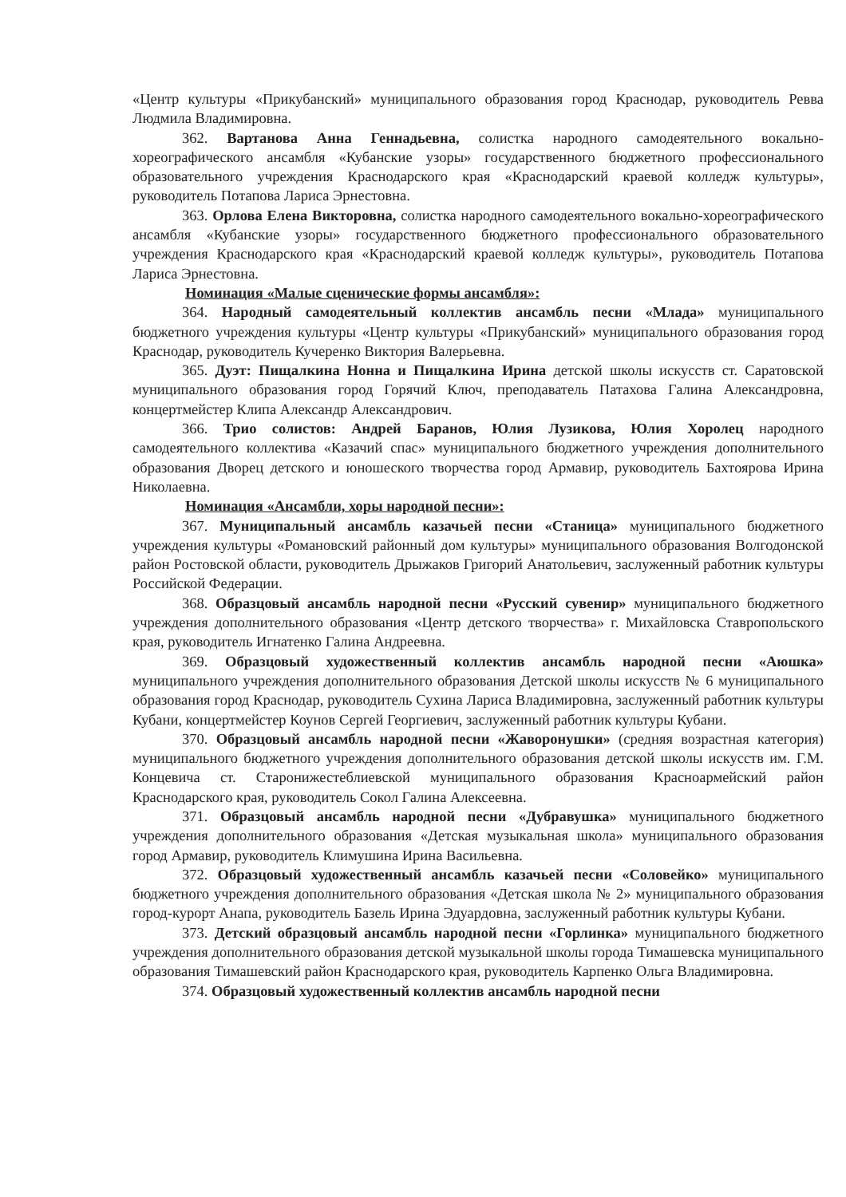«Центр культуры «Прикубанский» муниципального образования город Краснодар, руководитель Ревва Людмила Владимировна.
362. Вартанова Анна Геннадьевна, солистка народного самодеятельного вокально-хореографического ансамбля «Кубанские узоры» государственного бюджетного профессионального образовательного учреждения Краснодарского края «Краснодарский краевой колледж культуры», руководитель Потапова Лариса Эрнестовна.
363. Орлова Елена Викторовна, солистка народного самодеятельного вокально-хореографического ансамбля «Кубанские узоры» государственного бюджетного профессионального образовательного учреждения Краснодарского края «Краснодарский краевой колледж культуры», руководитель Потапова Лариса Эрнестовна.
Номинация «Малые сценические формы ансамбля»:
364. Народный самодеятельный коллектив ансамбль песни «Млада» муниципального бюджетного учреждения культуры «Центр культуры «Прикубанский» муниципального образования город Краснодар, руководитель Кучеренко Виктория Валерьевна.
365. Дуэт: Пищалкина Нонна и Пищалкина Ирина детской школы искусств ст. Саратовской муниципального образования город Горячий Ключ, преподаватель Патахова Галина Александровна, концертмейстер Клипа Александр Александрович.
366. Трио солистов: Андрей Баранов, Юлия Лузикова, Юлия Хоролец народного самодеятельного коллектива «Казачий спас» муниципального бюджетного учреждения дополнительного образования Дворец детского и юношеского творчества город Армавир, руководитель Бахтоярова Ирина Николаевна.
Номинация «Ансамбли, хоры народной песни»:
367. Муниципальный ансамбль казачьей песни «Станица» муниципального бюджетного учреждения культуры «Романовский районный дом культуры» муниципального образования Волгодонской район Ростовской области, руководитель Дрыжаков Григорий Анатольевич, заслуженный работник культуры Российской Федерации.
368. Образцовый ансамбль народной песни «Русский сувенир» муниципального бюджетного учреждения дополнительного образования «Центр детского творчества» г. Михайловска Ставропольского края, руководитель Игнатенко Галина Андреевна.
369. Образцовый художественный коллектив ансамбль народной песни «Аюшка» муниципального учреждения дополнительного образования Детской школы искусств № 6 муниципального образования город Краснодар, руководитель Сухина Лариса Владимировна, заслуженный работник культуры Кубани, концертмейстер Коунов Сергей Георгиевич, заслуженный работник культуры Кубани.
370. Образцовый ансамбль народной песни «Жаворонушки» (средняя возрастная категория) муниципального бюджетного учреждения дополнительного образования детской школы искусств им. Г.М. Концевича ст. Старонижестеблиевской муниципального образования Красноармейский район Краснодарского края, руководитель Сокол Галина Алексеевна.
371. Образцовый ансамбль народной песни «Дубравушка» муниципального бюджетного учреждения дополнительного образования «Детская музыкальная школа» муниципального образования город Армавир, руководитель Климушина Ирина Васильевна.
372. Образцовый художественный ансамбль казачьей песни «Соловейко» муниципального бюджетного учреждения дополнительного образования «Детская школа № 2» муниципального образования город-курорт Анапа, руководитель Базель Ирина Эдуардовна, заслуженный работник культуры Кубани.
373. Детский образцовый ансамбль народной песни «Горлинка» муниципального бюджетного учреждения дополнительного образования детской музыкальной школы города Тимашевска муниципального образования Тимашевский район Краснодарского края, руководитель Карпенко Ольга Владимировна.
374. Образцовый художественный коллектив ансамбль народной песни